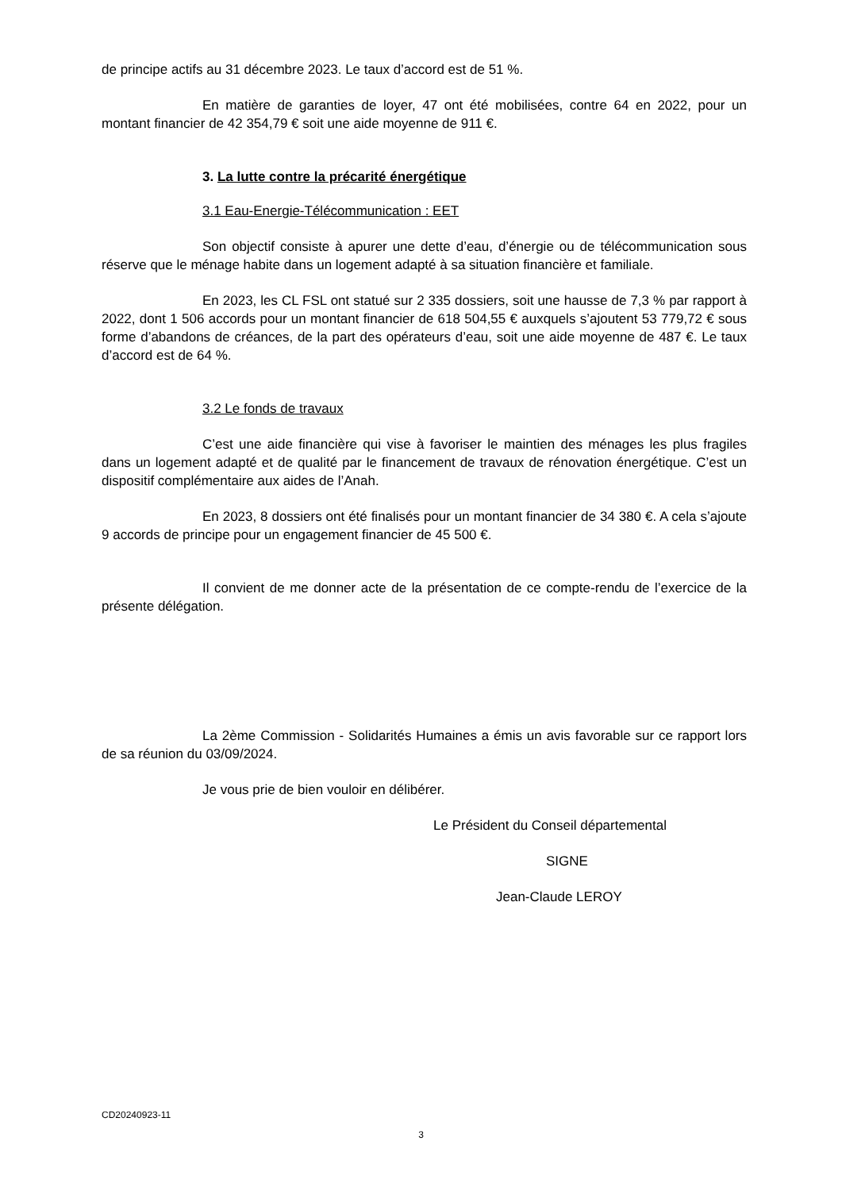de principe actifs au 31 décembre 2023. Le taux d’accord est de 51 %.
En matière de garanties de loyer, 47 ont été mobilisées, contre 64 en 2022, pour un montant financier de 42 354,79 € soit une aide moyenne de 911 €.
3. La lutte contre la précarité énergétique
3.1 Eau-Energie-Télécommunication : EET
Son objectif consiste à apurer une dette d’eau, d’énergie ou de télécommunication sous réserve que le ménage habite dans un logement adapté à sa situation financière et familiale.
En 2023, les CL FSL ont statué sur 2 335 dossiers, soit une hausse de 7,3 % par rapport à 2022, dont 1 506 accords pour un montant financier de 618 504,55 € auxquels s’ajoutent 53 779,72 € sous forme d’abandons de créances, de la part des opérateurs d’eau, soit une aide moyenne de 487 €. Le taux d’accord est de 64 %.
3.2 Le fonds de travaux
C’est une aide financière qui vise à favoriser le maintien des ménages les plus fragiles dans un logement adapté et de qualité par le financement de travaux de rénovation énergétique. C’est un dispositif complémentaire aux aides de l’Anah.
En 2023, 8 dossiers ont été finalisés pour un montant financier de 34 380 €. A cela s’ajoute 9 accords de principe pour un engagement financier de 45 500 €.
Il convient de me donner acte de la présentation de ce compte-rendu de l’exercice de la présente délégation.
La 2ème Commission - Solidarités Humaines a émis un avis favorable sur ce rapport lors de sa réunion du 03/09/2024.
Je vous prie de bien vouloir en délibérer.
Le Président du Conseil départemental
SIGNE
Jean-Claude LEROY
CD20240923-11
3